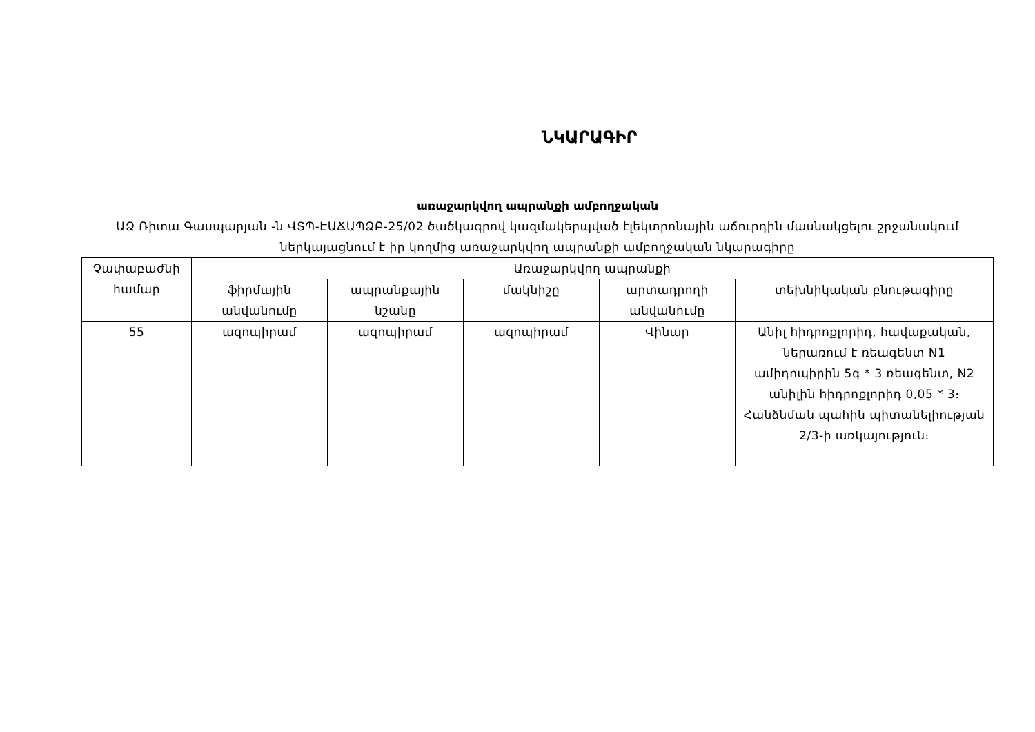ՆԿԱՐԱԳԻՐ
առաջարկվող ապրանքի ամբողջական
ԱՁ Ռիտա Գասպարյան -ն ՎՏՊ-ԷԱՃԱՊՁԲ-25/02 ծածկագրով կազմակերպված էլեկտրոնային աճուրդին մասնակցելու շրջանակում ներկայացնում է իր կողմից առաջարկվող ապրանքի ամբողջական նկարագիրը
| Չափաբաժնի համար | Առաջարկվող ապրանքի | | | | |
| --- | --- | --- | --- | --- | --- |
| | ֆիրմային անվանումը | ապրանքային նշանը | մակնիշը | արտադրողի անվանումը | տեխնիկական բնութագիրը |
| 55 | ազոպիրամ | ազոպիրամ | ազոպիրամ | Վինար | Անիլ հիդրոքլորիդ, հավաքական, ներառում է ռեագենտ N1 ամիդոպիրին 5գ * 3 ռեագենտ, N2 անիլին հիդրոքլորիդ 0,05 * 3։ Հանձնման պահին պիտանելիության 2/3-ի առկայություն։ |